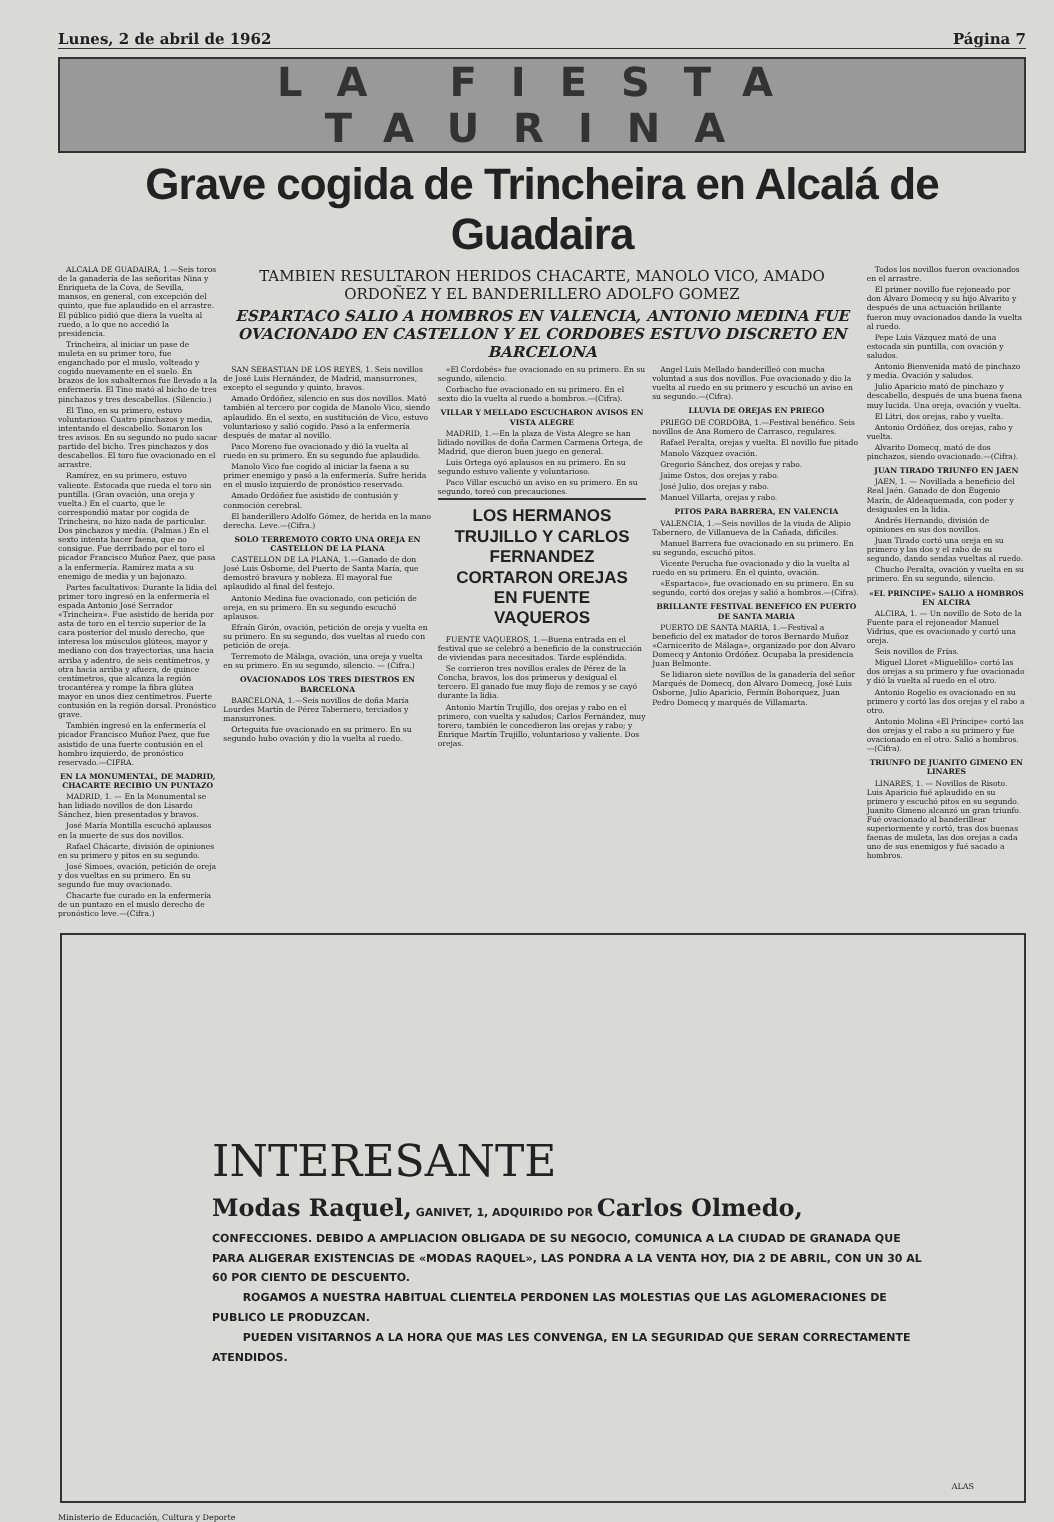Lunes, 2 de abril de 1962 Página 7
LA FIESTA TAURINA
Grave cogida de Trincheira en Alcalá de Guadaira
ALCALA DE GUADAIRA, 1.—Seis toros de la ganadería de las señoritas Nina y Enriqueta de la Cova, de Sevilla, mansos, en general, con excepción del quinto, que fue aplaudido en el arrastre. El público pidió que diera la vuelta al ruedo, a lo que no accedió la presidencia.
Trincheira, al iniciar un pase de muleta en su primer toro, fue enganchado por el muslo, volteado y cogido nuevamente en el suelo. En brazos de los subalternos fue llevado a la enfermería. El Tino mató al bicho de tres pinchazos y tres descabellos. (Silencio.)
El Tino, en su primero, estuvo voluntarioso. Cuatro pinchazos y media, intentando el descabello. Sonaron los tres avisos. En su segundo no pudo sacar partido del bicho. Tres pinchazos y dos descabellos. El toro fue ovacionado en el arrastre.
Ramírez, en su primero, estuvo valiente. Estocada que rueda el toro sin puntilla. (Gran ovación, una oreja y vuelta.) En el cuarto, que le correspondió matar por cogida de Trincheira, no hizo nada de particular. Dos pinchazos y media. (Palmas.) En el sexto intenta hacer faena, que no consigue. Fue derribado por el toro el picador Francisco Muñoz Paez, que pasa a la enfermería. Ramírez mata a su enemigo de media y un bajonazo.
Partes facultativos: Durante la lidia del primer toro ingresó en la enfermería el espada Antonio José Serrador «Trincheira». Fue asistido de herida por asta de toro en el tercio superior de la cara posterior del muslo derecho, que interesa los músculos glúteos, mayor y mediano con dos trayectorias, una hacia arriba y adentro, de seis centímetros, y otra hacia arriba y afuera, de quince centímetros, que alcanza la región trocantérea y rompe la fibra glútea mayor en unos diez centímetros. Fuerte contusión en la región dorsal. Pronóstico grave.
También ingresó en la enfermería el picador Francisco Muñoz Paez, que fue asistido de una fuerte contusión en el hombro izquierdo, de pronóstico reservado.—CIFRA.
EN LA MONUMENTAL, DE MADRID, CHACARTE RECIBIO UN PUNTAZO
MADRID, 1. — En la Monumental se han lidiado novillos de don Lisardo Sánchez, bien presentados y bravos.
José María Montilla escuchó aplausos en la muerte de sus dos novillos.
Rafael Chácarte, división de opiniones en su primero y pitos en su segundo.
José Simoes, ovación, petición de oreja y dos vueltas en su primero. En su segundo fue muy ovacionado.
Chacarte fue curado en la enfermería de un puntazo en el muslo derecho de pronóstico leve.—(Cifra.)
TAMBIEN RESULTARON HERIDOS CHACARTE, MANOLO VICO, AMADO ORDOÑEZ Y EL BANDERILLERO ADOLFO GOMEZ
ESPARTACO SALIO A HOMBROS EN VALENCIA, ANTONIO MEDINA FUE OVACIONADO EN CASTELLON Y EL CORDOBES ESTUVO DISCRETO EN BARCELONA
SAN SEBASTIAN DE LOS REYES, 1. Seis novillos de José Luis Hernández, de Madrid, mansurrones, excepto el segundo y quinto, bravos.
Amado Ordóñez, silencio en sus dos novillos. Mató también al tercero por cogida de Manolo Vico, siendo aplaudido. En el sexto, en sustitución de Vico, estuvo voluntarioso y salió cogido. Pasó a la enfermería después de matar al novillo.
Paco Moreno fue ovacionado y dió la vuelta al ruedo en su primero. En su segundo fue aplaudido.
Manolo Vico fue cogido al iniciar la faena a su primer enemigo y pasó a la enfermería. Sufre herida en el muslo izquierdo de pronóstico reservado.
Amado Ordóñez fue asistido de contusión y conmoción cerebral.
El banderillero Adolfo Gómez, de herida en la mano derecha. Leve.—(Cifra.)
SOLO TERREMOTO CORTO UNA OREJA EN CASTELLON DE LA PLANA
CASTELLON DE LA PLANA, 1.—Ganado de don José Luis Osborne, del Puerto de Santa María, que demostró bravura y nobleza. El mayoral fue aplaudido al final del festejo.
Antonio Medina fue ovacionado, con petición de oreja, en su primero. En su segundo escuchó aplausos.
Efraín Girón, ovación, petición de oreja y vuelta en su primero. En su segundo, dos vueltas al ruedo con petición de oreja.
Terremoto de Málaga, ovación, una oreja y vuelta en su primero. En su segundo, silencio. — (Cifra.)
OVACIONADOS LOS TRES DIESTROS EN BARCELONA
BARCELONA, 1.—Seis novillos de doña María Lourdes Martín de Pérez Tabernero, terciados y mansurrones.
Orteguita fue ovacionado en su primero. En su segundo hubo ovación y dio la vuelta al ruedo.
«El Cordobés» fue ovacionado en su primero. En su segundo, silencio.
Corbacho fue ovacionado en su primero. En el sexto dio la vuelta al ruedo a hombros.—(Cifra).
VILLAR Y MELLADO ESCUCHARON AVISOS EN VISTA ALEGRE
MADRID, 1.—En la plaza de Vista Alegre se han lidiado novillos de doña Carmen Carmena Ortega, de Madrid, que dieron buen juego en general.
Luis Ortega oyó aplausos en su primero. En su segundo estuvo valiente y voluntarioso.
Paco Villar escuchó un aviso en su primero. En su segundo, toreó con precauciones.
LOS HERMANOS TRUJILLO Y CARLOS FERNANDEZ CORTARON OREJAS EN FUENTE VAQUEROS
FUENTE VAQUEROS, 1.—Buena entrada en el festival que se celebró a beneficio de la construcción de viviendas para necesitados. Tarde espléndida.
Se corrieron tres novillos erales de Pérez de la Concha, bravos, los dos primeros y desigual el tercero. El ganado fue muy flojo de remos y se cayó durante la lidia.
Antonio Martín Trujillo, dos orejas y rabo en el primero, con vuelta y saludos; Carlos Fernández, muy torero, también le concedieron las orejas y rabo; y Enrique Martín Trujillo, voluntarioso y valiente. Dos orejas.
Angel Luis Mellado banderilleó con mucha voluntad a sus dos novillos. Fue ovacionado y dio la vuelta al ruedo en su primero y escuchó un aviso en su segundo.—(Cifra).
LLUVIA DE OREJAS EN PRIEGO
PRIEGO DE CORDOBA, 1.—Festival benéfico. Seis novillos de Ana Romero de Carrasco, regulares.
Rafael Peralta, orejas y vuelta. El novillo fue pitado
Manolo Vázquez ovación.
Gregorio Sánchez, dos orejas y rabo.
Jaime Ostos, dos orejas y rabo.
José Julio, dos orejas y rabo.
Manuel Villarta, orejas y rabo.
PITOS PARA BARRERA, EN VALENCIA
VALENCIA, 1.—Seis novillos de la viuda de Alipio Tabernero, de Villanueva de la Cañada, difíciles.
Manuel Barrera fue ovacionado en su primero. En su segundo, escuchó pitos.
Vicente Perucha fue ovacionado y dio la vuelta al ruedo en su primero. En el quinto, ovación.
«Espartaco», fue ovacionado en su primero. En su segundo, cortó dos orejas y salió a hombros.—(Cifra).
BRILLANTE FESTIVAL BENEFICO EN PUERTO DE SANTA MARIA
PUERTO DE SANTA MARIA, 1.—Festival a beneficio del ex matador de toros Bernardo Muñoz «Carnicerito de Málaga», organizado por don Alvaro Domecq y Antonio Ordóñez. Ocupaba la presidencia Juan Belmonte.
Se lidiaron siete novillos de la ganadería del señor Marqués de Domecq, don Alvaro Domecq, José Luis Osborne, Julio Aparicio, Fermín Bohorquez, Juan Pedro Domecq y marqués de Villamarta.
Todos los novillos fueron ovacionados en el arrastre.
El primer novillo fue rejoneado por don Alvaro Domecq y su hijo Alvarito y después de una actuación brillante fueron muy ovacionados dando la vuelta al ruedo.
Pepe Luis Vázquez mató de una estocada sin puntilla, con ovación y saludos.
Antonio Bienvenida mató de pinchazo y media. Ovación y saludos.
Julio Aparicio mató de pinchazo y descabello, después de una buena faena muy lucida. Una oreja, ovación y vuelta.
El Litri, dos orejas, rabo y vuelta.
Antonio Ordóñez, dos orejas, rabo y vuelta.
Alvarito Domecq, mató de dos pinchazos, siendo ovacionado.—(Cifra).
JUAN TIRADO TRIUNFO EN JAEN
JAEN, 1. — Novillada a beneficio del Real Jaén. Ganado de don Eugenio Marín, de Aldeaquemada, con poder y desiguales en la lidia.
Andrés Hernando, división de opiniones en sus dos novillos.
Juan Tirado cortó una oreja en su primero y las dos y el rabo de su segundo, dando sendas vueltas al ruedo.
Chucho Peralta, ovación y vuelta en su primero. En su segundo, silencio.
«EL PRINCIPE» SALIO A HOMBROS EN ALCIRA
ALCIRA, 1. — Un novillo de Soto de la Fuente para el rejoneador Manuel Vidrius, que es ovacionado y cortó una oreja.
Seis novillos de Frías.
Miguel Lloret «Miguelillo» cortó las dos orejas a su primero y fue ovacionado y dió la vuelta al ruedo en el otro.
Antonio Rogelio es ovacionado en su primero y cortó las dos orejas y el rabo a otro.
Antonio Molina «El Príncipe» cortó las dos orejas y el rabo a su primero y fue ovacionado en el otro. Salió a hombros.—(Cifra).
TRIUNFO DE JUANITO GIMENO EN LINARES
LINARES, 1. — Novillos de Risoto. Luis Aparicio fué aplaudido en su primero y escuchó pitos en su segundo. Juanito Gimeno alcanzó un gran triunfo. Fué ovacionado al banderillear superiormente y cortó, tras dos buenas faenas de muleta, las dos orejas a cada uno de sus enemigos y fué sacado a hombros.
INTERESANTE
Modas Raquel, GANIVET, 1, ADQUIRIDO POR Carlos Olmedo,
CONFECCIONES. DEBIDO A AMPLIACION OBLIGADA DE SU NEGOCIO, COMUNICA A LA CIUDAD DE GRANADA QUE PARA ALIGERAR EXISTENCIAS DE «MODAS RAQUEL», LAS PONDRA A LA VENTA HOY, DIA 2 DE ABRIL, CON UN 30 AL 60 POR CIENTO DE DESCUENTO.
ROGAMOS A NUESTRA HABITUAL CLIENTELA PERDONEN LAS MOLESTIAS QUE LAS AGLOMERACIONES DE PUBLICO LE PRODUZCAN.
PUEDEN VISITARNOS A LA HORA QUE MAS LES CONVENGA, EN LA SEGURIDAD QUE SERAN CORRECTAMENTE ATENDIDOS.
ALAS
Ministerio de Educación, Cultura y Deporte